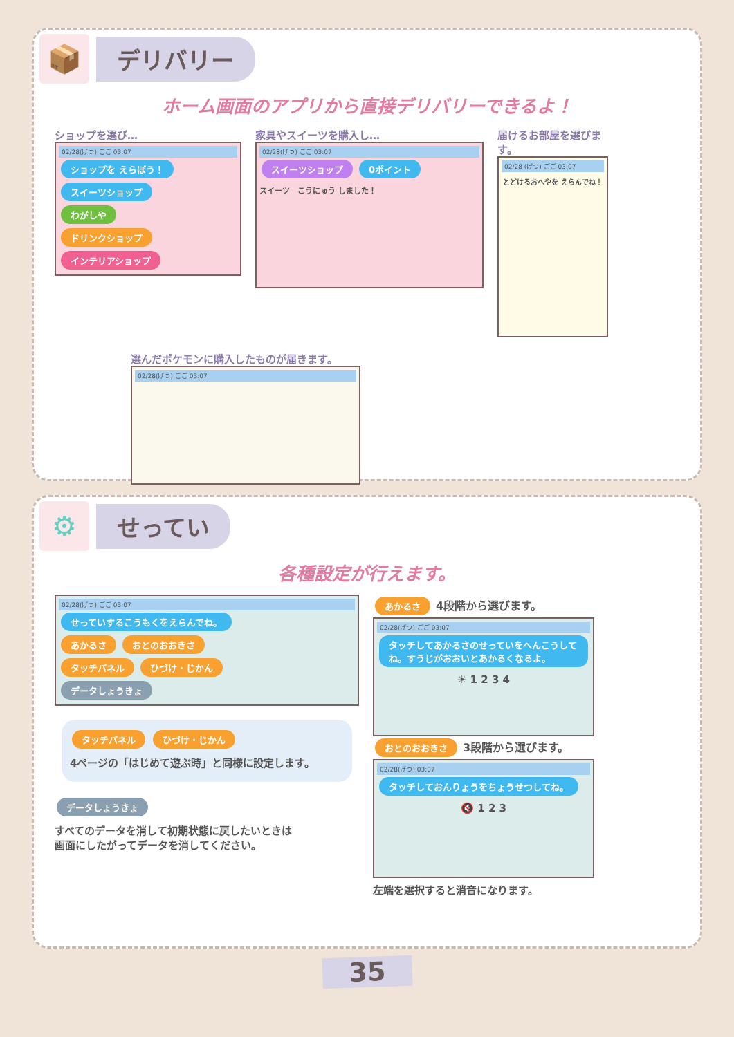📦
デリバリー
ホーム画面のアプリから直接デリバリーできるよ！
ショップを選び…
02/28(げつ) ごご 03:07
ショップを えらぼう！
スイーツショップ
わがしや
ドリンクショップ
インテリアショップ
家具やスイーツを購入し…
02/28(げつ) ごご 03:07
スイーツショップ 0ポイント
スイーツ　こうにゅう しました！
届けるお部屋を選びます。
02/28 (げつ) ごご 03:07
とどけるおへやを えらんでね！
選んだポケモンに購入したものが届きます。
02/28(げつ) ごご 03:07
⚙
せってい
各種設定が行えます。
02/28(げつ) ごご 03:07
せっていするこうもくをえらんでね。
あかるさ おとのおおきさ
タッチパネル ひづけ・じかん
データしょうきょ
タッチパネル ひづけ・じかん
4ページの「はじめて遊ぶ時」と同様に設定します。
データしょうきょ
すべてのデータを消して初期状態に戻したいときは
画面にしたがってデータを消してください。
あかるさ 4段階から選びます。
02/28(げつ) ごご 03:07
タッチしてあかるさのせっていをへんこうしてね。すうじがおおいとあかるくなるよ。
☀ 1 2 3 4
おとのおおきさ 3段階から選びます。
02/28(げつ) 03:07
タッチしておんりょうをちょうせつしてね。
🔇 1 2 3
左端を選択すると消音になります。
35